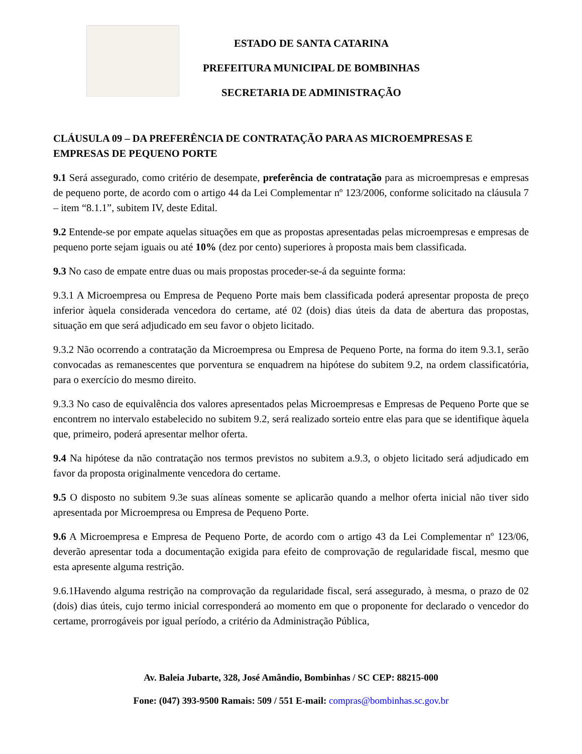ESTADO DE SANTA CATARINA
PREFEITURA MUNICIPAL DE BOMBINHAS
SECRETARIA DE ADMINISTRAÇÃO
CLÁUSULA 09 – DA PREFERÊNCIA DE CONTRATAÇÃO PARA AS MICROEMPRESAS E EMPRESAS DE PEQUENO PORTE
9.1 Será assegurado, como critério de desempate, preferência de contratação para as microempresas e empresas de pequeno porte, de acordo com o artigo 44 da Lei Complementar nº 123/2006, conforme solicitado na cláusula 7 – item “8.1.1”, subitem IV, deste Edital.
9.2 Entende-se por empate aquelas situações em que as propostas apresentadas pelas microempresas e empresas de pequeno porte sejam iguais ou até 10% (dez por cento) superiores à proposta mais bem classificada.
9.3 No caso de empate entre duas ou mais propostas proceder-se-á da seguinte forma:
9.3.1 A Microempresa ou Empresa de Pequeno Porte mais bem classificada poderá apresentar proposta de preço inferior àquela considerada vencedora do certame, até 02 (dois) dias úteis da data de abertura das propostas, situação em que será adjudicado em seu favor o objeto licitado.
9.3.2 Não ocorrendo a contratação da Microempresa ou Empresa de Pequeno Porte, na forma do item 9.3.1, serão convocadas as remanescentes que porventura se enquadrem na hipótese do subitem 9.2, na ordem classificatória, para o exercício do mesmo direito.
9.3.3 No caso de equivalência dos valores apresentados pelas Microempresas e Empresas de Pequeno Porte que se encontrem no intervalo estabelecido no subitem 9.2, será realizado sorteio entre elas para que se identifique àquela que, primeiro, poderá apresentar melhor oferta.
9.4 Na hipótese da não contratação nos termos previstos no subitem a.9.3, o objeto licitado será adjudicado em favor da proposta originalmente vencedora do certame.
9.5 O disposto no subitem 9.3e suas alíneas somente se aplicarão quando a melhor oferta inicial não tiver sido apresentada por Microempresa ou Empresa de Pequeno Porte.
9.6 A Microempresa e Empresa de Pequeno Porte, de acordo com o artigo 43 da Lei Complementar nº 123/06, deverão apresentar toda a documentação exigida para efeito de comprovação de regularidade fiscal, mesmo que esta apresente alguma restrição.
9.6.1Havendo alguma restrição na comprovação da regularidade fiscal, será assegurado, à mesma, o prazo de 02 (dois) dias úteis, cujo termo inicial corresponderá ao momento em que o proponente for declarado o vencedor do certame, prorrogáveis por igual período, a critério da Administração Pública,
Av. Baleia Jubarte, 328, José Amândio, Bombinhas / SC CEP: 88215-000
Fone: (047) 393-9500 Ramais: 509 / 551 E-mail: compras@bombinhas.sc.gov.br